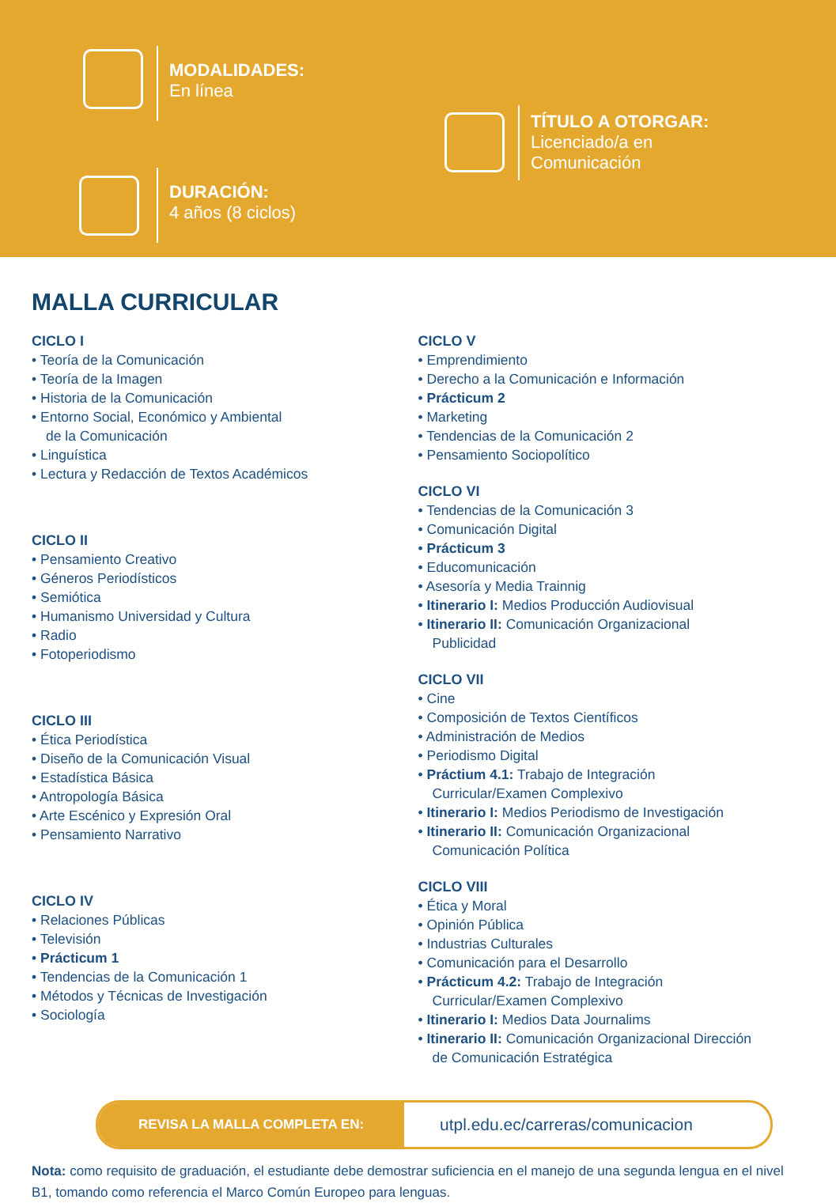MODALIDADES:
En línea
DURACIÓN:
4 años (8 ciclos)
TÍTULO A OTORGAR:
Licenciado/a en
Comunicación
MALLA CURRICULAR
CICLO I
• Teoría de la Comunicación
• Teoría de la Imagen
• Historia de la Comunicación
• Entorno Social, Económico y Ambiental
de la Comunicación
• Linguística
• Lectura y Redacción de Textos Académicos
CICLO II
• Pensamiento Creativo
• Géneros Periodísticos
• Semiótica
• Humanismo Universidad y Cultura
• Radio
• Fotoperiodismo
CICLO III
• Ética Periodística
• Diseño de la Comunicación Visual
• Estadística Básica
• Antropología Básica
• Arte Escénico y Expresión Oral
• Pensamiento Narrativo
CICLO IV
• Relaciones Públicas
• Televisión
• Prácticum 1
• Tendencias de la Comunicación 1
• Métodos y Técnicas de Investigación
• Sociología
CICLO V
• Emprendimiento
• Derecho a la Comunicación e Información
• Prácticum 2
• Marketing
• Tendencias de la Comunicación 2
• Pensamiento Sociopolítico
CICLO VI
• Tendencias de la Comunicación 3
• Comunicación Digital
• Prácticum 3
• Educomunicación
• Asesoría y Media Trainnig
• Itinerario I: Medios Producción Audiovisual
• Itinerario II: Comunicación Organizacional
Publicidad
CICLO VII
• Cine
• Composición de Textos Científicos
• Administración de Medios
• Periodismo Digital
• Práctium 4.1: Trabajo de Integración
Curricular/Examen Complexivo
• Itinerario I: Medios Periodismo de Investigación
• Itinerario II: Comunicación Organizacional
Comunicación Política
CICLO VIII
• Ética y Moral
• Opinión Pública
• Industrias Culturales
• Comunicación para el Desarrollo
• Prácticum 4.2: Trabajo de Integración
Curricular/Examen Complexivo
• Itinerario I: Medios Data Journalims
• Itinerario II: Comunicación Organizacional Dirección
de Comunicación Estratégica
REVISA LA MALLA COMPLETA EN:
utpl.edu.ec/carreras/comunicacion
Nota: como requisito de graduación, el estudiante debe demostrar suficiencia en el manejo de una segunda lengua en el nivel B1, tomando como referencia el Marco Común Europeo para lenguas.